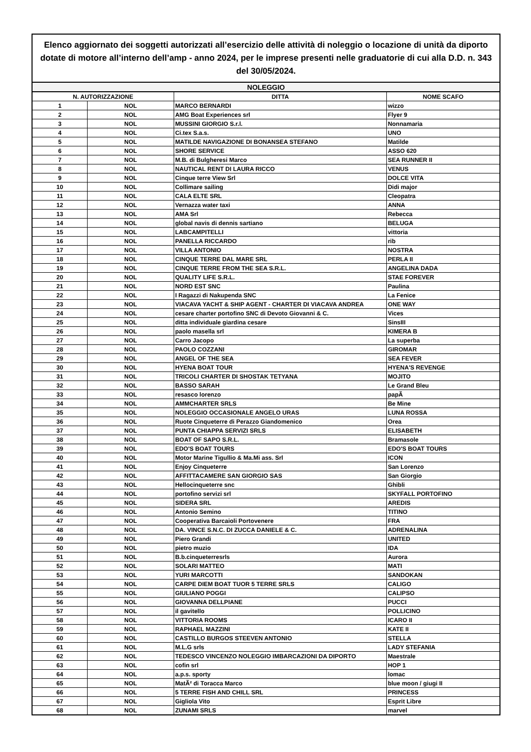| Elenco aggiornato dei soggetti autorizzati all’esercizio delle attività di noleggio o locazione di unità da diporto dotate di motore all’interno dell’amp - anno 2024, per le imprese presenti nelle graduatorie di cui alla D.D. n. 343 del 30/05/2024. | | | |
| --- | --- | --- | --- |
| NOLEGGIO | | | |
| N. AUTORIZZAZIONE | | DITTA | NOME SCAFO |
| 1 | NOL | MARCO BERNARDI | wizzo |
| 2 | NOL | AMG Boat Experiences srl | Flyer 9 |
| 3 | NOL | MUSSINI GIORGIO S.r.l. | Nonnamaria |
| 4 | NOL | Ci.tex S.a.s. | UNO |
| 5 | NOL | MATILDE NAVIGAZIONE DI BONANSEA STEFANO | Matilde |
| 6 | NOL | SHORE SERVICE | ASSO 620 |
| 7 | NOL | M.B. di Bulgheresi Marco | SEA RUNNER II |
| 8 | NOL | NAUTICAL RENT DI LAURA RICCO | VENUS |
| 9 | NOL | Cinque terre View Srl | DOLCE VITA |
| 10 | NOL | Collimare sailing | Didi major |
| 11 | NOL | CALA ELTE SRL | Cleopatra |
| 12 | NOL | Vernazza water taxi | ANNA |
| 13 | NOL | AMA Srl | Rebecca |
| 14 | NOL | global navis di dennis sartiano | BELUGA |
| 15 | NOL | LABCAMPITELLI | vittoria |
| 16 | NOL | PANELLA RICCARDO | rib |
| 17 | NOL | VILLA ANTONIO | NOSTRA |
| 18 | NOL | CINQUE TERRE DAL MARE SRL | PERLA II |
| 19 | NOL | CINQUE TERRE FROM THE SEA S.R.L. | ANGELINA DADA |
| 20 | NOL | QUALITY LIFE S.R.L. | STAE FOREVER |
| 21 | NOL | NORD EST SNC | Paulina |
| 22 | NOL | I Ragazzi di Nakupenda SNC | La Fenice |
| 23 | NOL | VIACAVA YACHT & SHIP AGENT - CHARTER DI VIACAVA ANDREA | ONE WAY |
| 24 | NOL | cesare charter portofino SNC di Devoto Giovanni & C. | Vices |
| 25 | NOL | ditta individuale giardina cesare | SinsIII |
| 26 | NOL | paolo masella srl | KIMERA B |
| 27 | NOL | Carro Jacopo | La superba |
| 28 | NOL | PAOLO COZZANI | GIROMAR |
| 29 | NOL | ANGEL OF THE SEA | SEA FEVER |
| 30 | NOL | HYENA BOAT TOUR | HYENA'S REVENGE |
| 31 | NOL | TRICOLI CHARTER DI SHOSTAK TETYANA | MOJITO |
| 32 | NOL | BASSO SARAH | Le Grand Bleu |
| 33 | NOL | resasco lorenzo | papÃ |
| 34 | NOL | AMMCHARTER SRLS | Be Mine |
| 35 | NOL | NOLEGGIO OCCASIONALE ANGELO URAS | LUNA ROSSA |
| 36 | NOL | Ruote Cinqueterre di Perazzo Giandomenico | Orea |
| 37 | NOL | PUNTA CHIAPPA SERVIZI SRLS | ELISABETH |
| 38 | NOL | BOAT OF SAPO S.R.L. | Bramasole |
| 39 | NOL | EDO'S BOAT TOURS | EDO'S BOAT TOURS |
| 40 | NOL | Motor Marine Tigullio & Ma.Mi ass. Srl | ICON |
| 41 | NOL | Enjoy Cinqueterre | San Lorenzo |
| 42 | NOL | AFFITTACAMERE SAN GIORGIO SAS | San Giorgio |
| 43 | NOL | Hellocinqueterre snc | Ghibli |
| 44 | NOL | portofino servizi srl | SKYFALL PORTOFINO |
| 45 | NOL | SIDERA SRL | AREDIS |
| 46 | NOL | Antonio Semino | TITINO |
| 47 | NOL | Cooperativa Barcaioli Portovenere | FRA |
| 48 | NOL | DA. VINCE S.N.C. DI ZUCCA DANIELE & C. | ADRENALINA |
| 49 | NOL | Piero Grandi | UNITED |
| 50 | NOL | pietro muzio | IDA |
| 51 | NOL | B.b.cinqueterresrls | Aurora |
| 52 | NOL | SOLARI MATTEO | MATI |
| 53 | NOL | YURI MARCOTTI | SANDOKAN |
| 54 | NOL | CARPE DIEM BOAT TUOR 5 TERRE SRLS | CALIGO |
| 55 | NOL | GIULIANO POGGI | CALIPSO |
| 56 | NOL | GIOVANNA DELLPIANE | PUCCI |
| 57 | NOL | il gavitello | POLLICINO |
| 58 | NOL | VITTORIA ROOMS | ICARO II |
| 59 | NOL | RAPHAEL MAZZINI | KATE II |
| 60 | NOL | CASTILLO BURGOS STEEVEN ANTONIO | STELLA |
| 61 | NOL | M.L.G srls | LADY STEFANIA |
| 62 | NOL | TEDESCO VINCENZO NOLEGGIO IMBARCAZIONI DA DIPORTO | Maestrale |
| 63 | NOL | cofin srl | HOP 1 |
| 64 | NOL | a.p.s. sporty | lomac |
| 65 | NOL | MatÃ² di Toracca Marco | blue moon / giugi II |
| 66 | NOL | 5 TERRE FISH AND CHILL SRL | PRINCESS |
| 67 | NOL | Gigliola Vito | Esprit Libre |
| 68 | NOL | ZUNAMI SRLS | marvel |